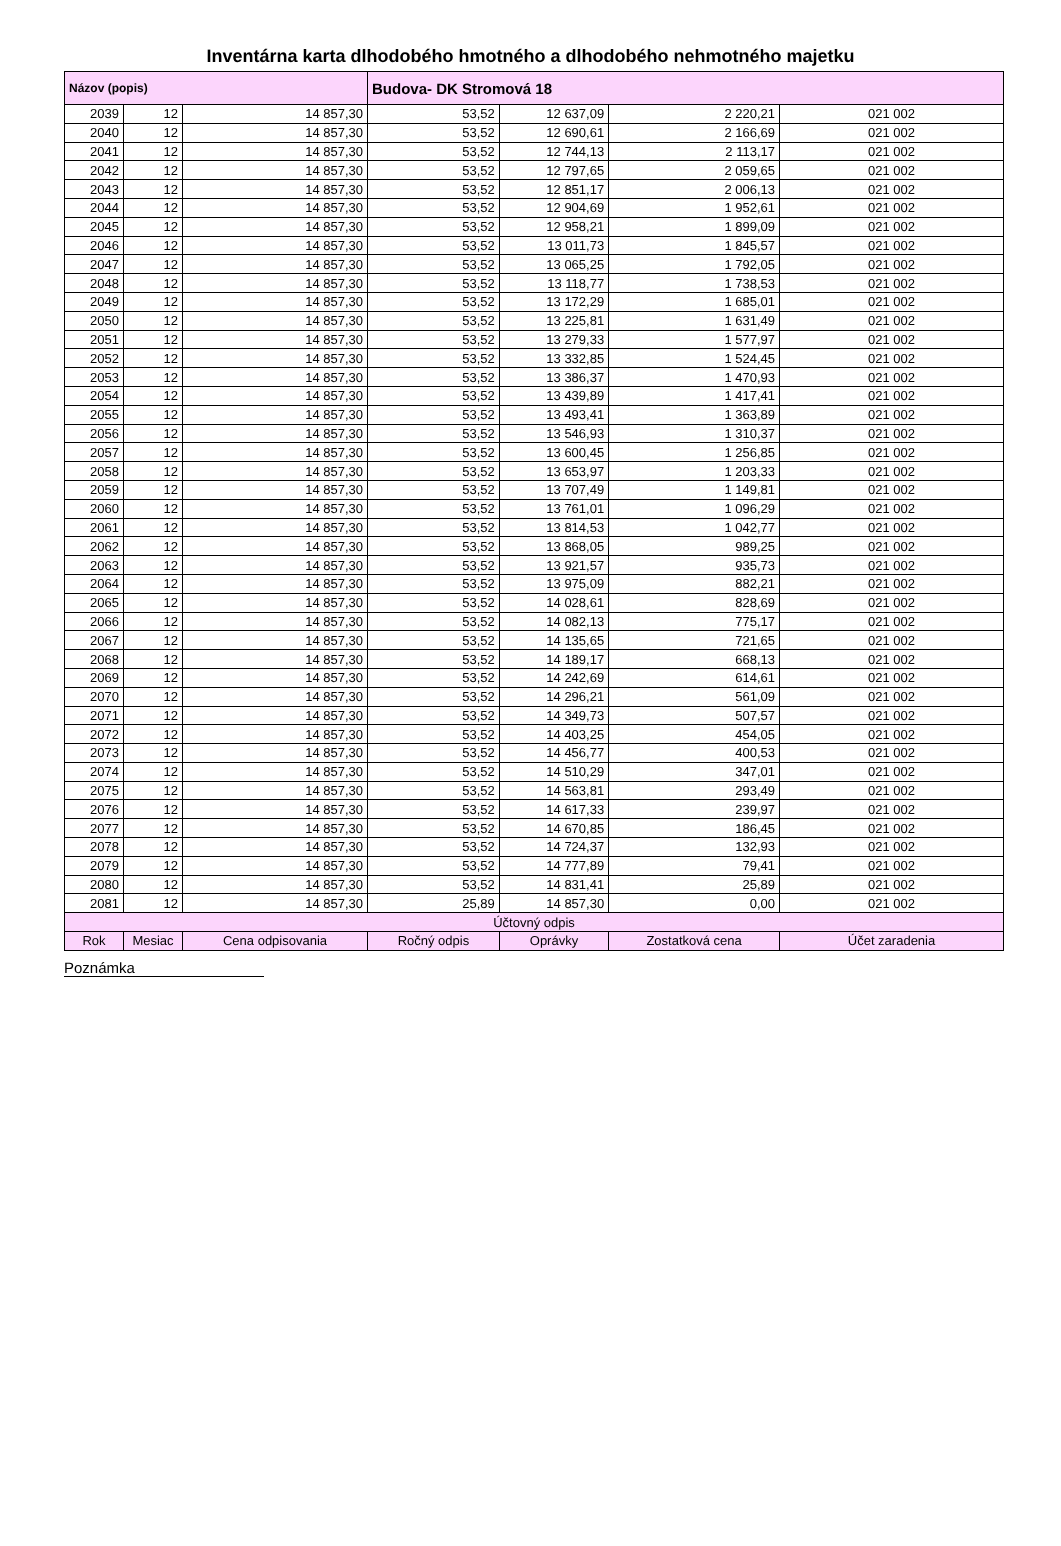Inventárna karta dlhodobého hmotného a dlhodobého nehmotného majetku
| Názov (popis) | | | Budova- DK Stromová 18 | | | |
| 2039 | 12 | 14 857,30 | 53,52 | 12 637,09 | 2 220,21 | 021 002 |
| 2040 | 12 | 14 857,30 | 53,52 | 12 690,61 | 2 166,69 | 021 002 |
| 2041 | 12 | 14 857,30 | 53,52 | 12 744,13 | 2 113,17 | 021 002 |
| 2042 | 12 | 14 857,30 | 53,52 | 12 797,65 | 2 059,65 | 021 002 |
| 2043 | 12 | 14 857,30 | 53,52 | 12 851,17 | 2 006,13 | 021 002 |
| 2044 | 12 | 14 857,30 | 53,52 | 12 904,69 | 1 952,61 | 021 002 |
| 2045 | 12 | 14 857,30 | 53,52 | 12 958,21 | 1 899,09 | 021 002 |
| 2046 | 12 | 14 857,30 | 53,52 | 13 011,73 | 1 845,57 | 021 002 |
| 2047 | 12 | 14 857,30 | 53,52 | 13 065,25 | 1 792,05 | 021 002 |
| 2048 | 12 | 14 857,30 | 53,52 | 13 118,77 | 1 738,53 | 021 002 |
| 2049 | 12 | 14 857,30 | 53,52 | 13 172,29 | 1 685,01 | 021 002 |
| 2050 | 12 | 14 857,30 | 53,52 | 13 225,81 | 1 631,49 | 021 002 |
| 2051 | 12 | 14 857,30 | 53,52 | 13 279,33 | 1 577,97 | 021 002 |
| 2052 | 12 | 14 857,30 | 53,52 | 13 332,85 | 1 524,45 | 021 002 |
| 2053 | 12 | 14 857,30 | 53,52 | 13 386,37 | 1 470,93 | 021 002 |
| 2054 | 12 | 14 857,30 | 53,52 | 13 439,89 | 1 417,41 | 021 002 |
| 2055 | 12 | 14 857,30 | 53,52 | 13 493,41 | 1 363,89 | 021 002 |
| 2056 | 12 | 14 857,30 | 53,52 | 13 546,93 | 1 310,37 | 021 002 |
| 2057 | 12 | 14 857,30 | 53,52 | 13 600,45 | 1 256,85 | 021 002 |
| 2058 | 12 | 14 857,30 | 53,52 | 13 653,97 | 1 203,33 | 021 002 |
| 2059 | 12 | 14 857,30 | 53,52 | 13 707,49 | 1 149,81 | 021 002 |
| 2060 | 12 | 14 857,30 | 53,52 | 13 761,01 | 1 096,29 | 021 002 |
| 2061 | 12 | 14 857,30 | 53,52 | 13 814,53 | 1 042,77 | 021 002 |
| 2062 | 12 | 14 857,30 | 53,52 | 13 868,05 | 989,25 | 021 002 |
| 2063 | 12 | 14 857,30 | 53,52 | 13 921,57 | 935,73 | 021 002 |
| 2064 | 12 | 14 857,30 | 53,52 | 13 975,09 | 882,21 | 021 002 |
| 2065 | 12 | 14 857,30 | 53,52 | 14 028,61 | 828,69 | 021 002 |
| 2066 | 12 | 14 857,30 | 53,52 | 14 082,13 | 775,17 | 021 002 |
| 2067 | 12 | 14 857,30 | 53,52 | 14 135,65 | 721,65 | 021 002 |
| 2068 | 12 | 14 857,30 | 53,52 | 14 189,17 | 668,13 | 021 002 |
| 2069 | 12 | 14 857,30 | 53,52 | 14 242,69 | 614,61 | 021 002 |
| 2070 | 12 | 14 857,30 | 53,52 | 14 296,21 | 561,09 | 021 002 |
| 2071 | 12 | 14 857,30 | 53,52 | 14 349,73 | 507,57 | 021 002 |
| 2072 | 12 | 14 857,30 | 53,52 | 14 403,25 | 454,05 | 021 002 |
| 2073 | 12 | 14 857,30 | 53,52 | 14 456,77 | 400,53 | 021 002 |
| 2074 | 12 | 14 857,30 | 53,52 | 14 510,29 | 347,01 | 021 002 |
| 2075 | 12 | 14 857,30 | 53,52 | 14 563,81 | 293,49 | 021 002 |
| 2076 | 12 | 14 857,30 | 53,52 | 14 617,33 | 239,97 | 021 002 |
| 2077 | 12 | 14 857,30 | 53,52 | 14 670,85 | 186,45 | 021 002 |
| 2078 | 12 | 14 857,30 | 53,52 | 14 724,37 | 132,93 | 021 002 |
| 2079 | 12 | 14 857,30 | 53,52 | 14 777,89 | 79,41 | 021 002 |
| 2080 | 12 | 14 857,30 | 53,52 | 14 831,41 | 25,89 | 021 002 |
| 2081 | 12 | 14 857,30 | 25,89 | 14 857,30 | 0,00 | 021 002 |
| Účtovný odpis | | | | | | |
| Rok | Mesiac | Cena odpisovania | Ročný odpis | Oprávky | Zostatková cena | Účet zaradenia |
Poznámka